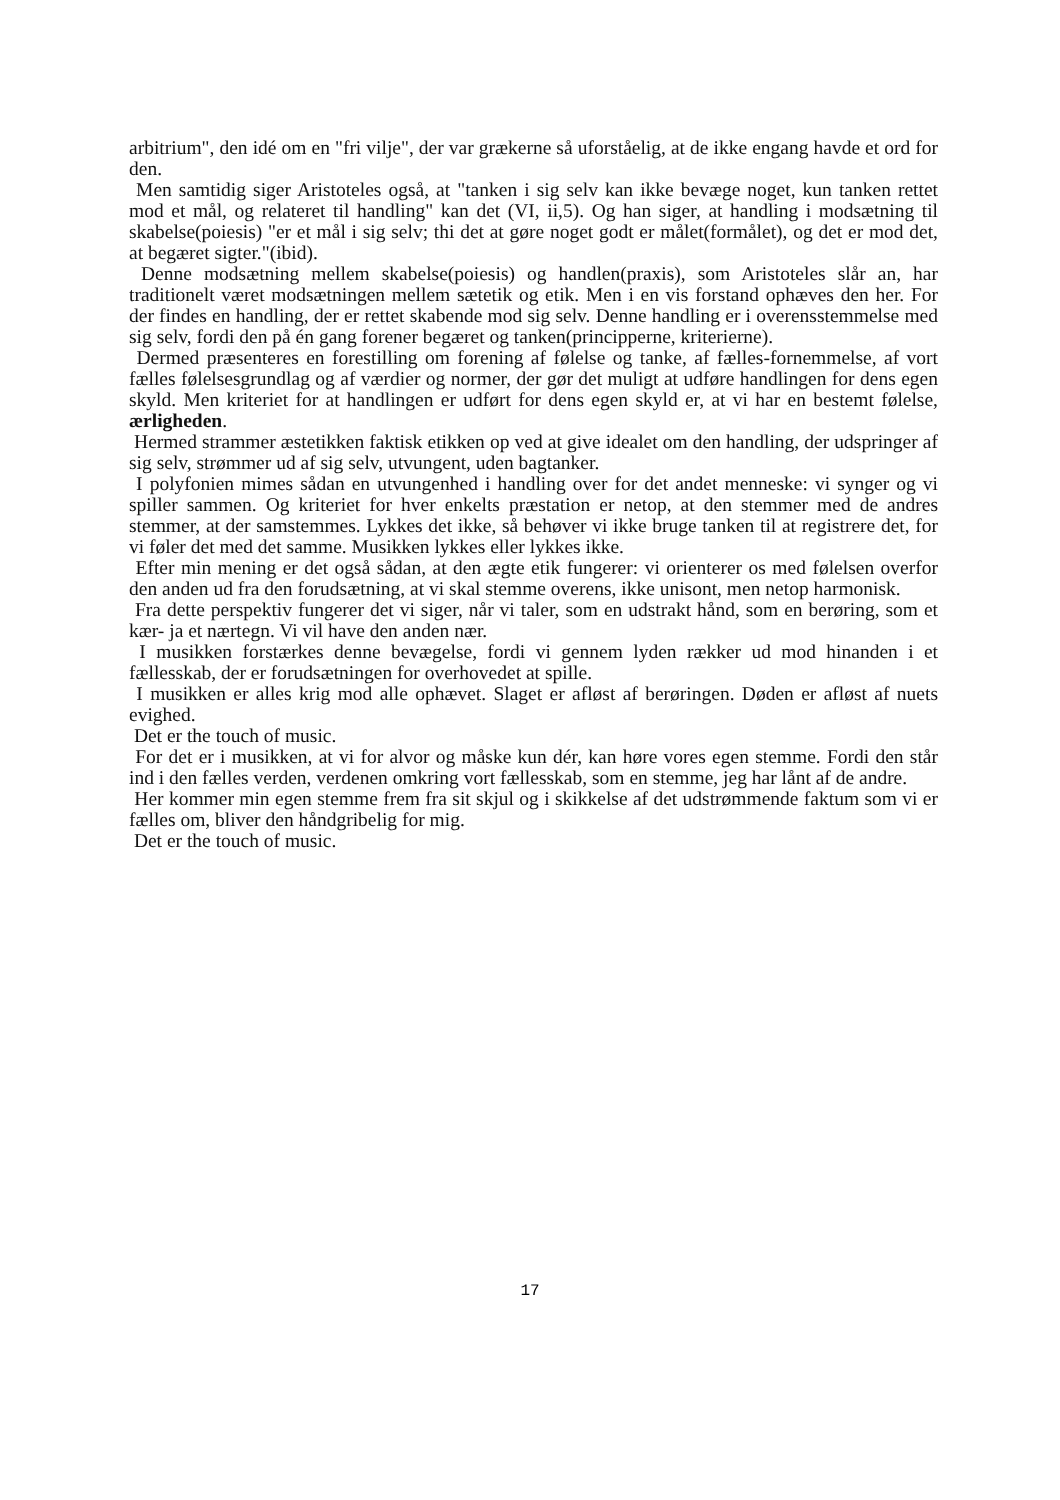arbitrium", den idé om en "fri vilje", der var grækerne så uforståelig, at de ikke engang havde et ord for den.
Men samtidig siger Aristoteles også, at "tanken i sig selv kan ikke bevæge noget, kun tanken rettet mod et mål, og relateret til handling" kan det (VI, ii,5). Og han siger, at handling i modsætning til skabelse(poiesis) "er et mål i sig selv; thi det at gøre noget godt er målet(formålet), og det er mod det, at begæret sigter."(ibid).
Denne modsætning mellem skabelse(poiesis) og handlen(praxis), som Aristoteles slår an, har traditionelt været modsætningen mellem sætetik og etik. Men i en vis forstand ophæves den her. For der findes en handling, der er rettet skabende mod sig selv. Denne handling er i overensstemmelse med sig selv, fordi den på én gang forener begæret og tanken(principperne, kriterierne).
Dermed præsenteres en forestilling om forening af følelse og tanke, af fælles-fornemmelse, af vort fælles følelsesgrundlag og af værdier og normer, der gør det muligt at udføre handlingen for dens egen skyld. Men kriteriet for at handlingen er udført for dens egen skyld er, at vi har en bestemt følelse, ærligheden.
Hermed strammer æstetikken faktisk etikken op ved at give idealet om den handling, der udspringer af sig selv, strømmer ud af sig selv, utvungent, uden bagtanker.
I polyfonien mimes sådan en utvungenhed i handling over for det andet menneske: vi synger og vi spiller sammen. Og kriteriet for hver enkelts præstation er netop, at den stemmer med de andres stemmer, at der samstemmes. Lykkes det ikke, så behøver vi ikke bruge tanken til at registrere det, for vi føler det med det samme. Musikken lykkes eller lykkes ikke.
Efter min mening er det også sådan, at den ægte etik fungerer: vi orienterer os med følelsen overfor den anden ud fra den forudsætning, at vi skal stemme overens, ikke unisont, men netop harmonisk.
Fra dette perspektiv fungerer det vi siger, når vi taler, som en udstrakt hånd, som en berøring, som et kær- ja et nærtegn. Vi vil have den anden nær.
I musikken forstærkes denne bevægelse, fordi vi gennem lyden rækker ud mod hinanden i et fællesskab, der er forudsætningen for overhovedet at spille.
I musikken er alles krig mod alle ophævet. Slaget er afløst af berøringen. Døden er afløst af nuets evighed.
Det er the touch of music.
For det er i musikken, at vi for alvor og måske kun dér, kan høre vores egen stemme. Fordi den står ind i den fælles verden, verdenen omkring vort fællesskab, som en stemme, jeg har lånt af de andre.
Her kommer min egen stemme frem fra sit skjul og i skikkelse af det udstrømmende faktum som vi er fælles om, bliver den håndgribelig for mig.
Det er the touch of music.
17